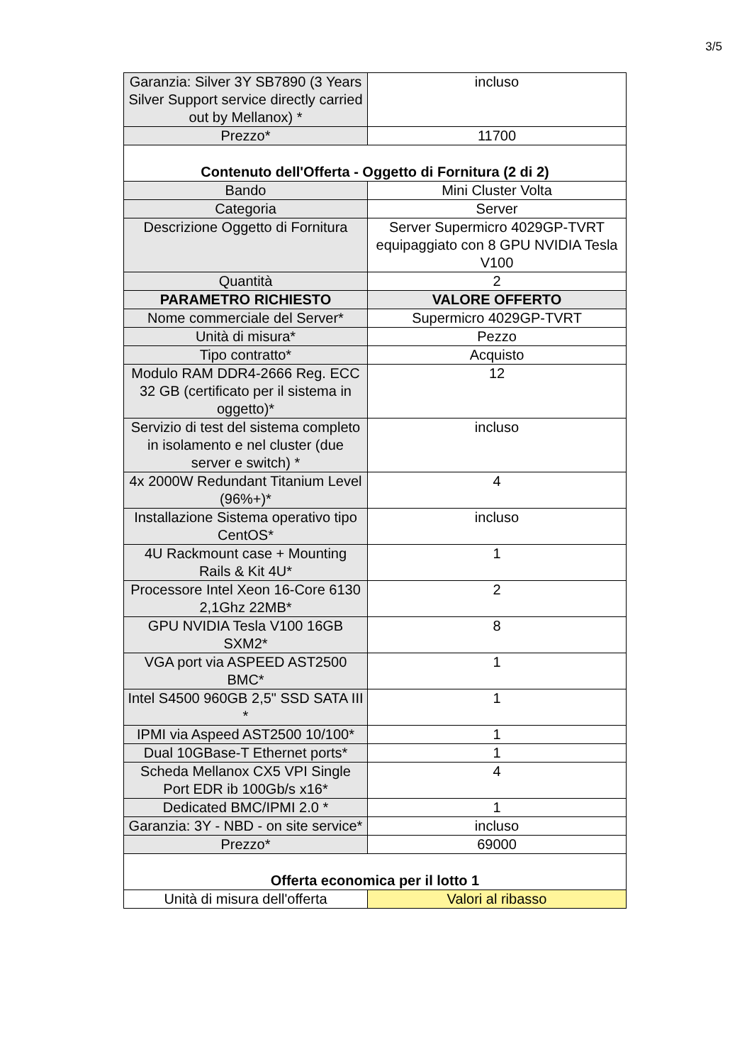3/5
| Garanzia: Silver 3Y SB7890 (3 Years Silver Support service directly carried out by Mellanox) * | incluso |
| Prezzo* | 11700 |
| Contenuto dell'Offerta - Oggetto di Fornitura (2 di 2) | |
| Bando | Mini Cluster Volta |
| Categoria | Server |
| Descrizione Oggetto di Fornitura | Server Supermicro 4029GP-TVRT equipaggiato con 8 GPU NVIDIA Tesla V100 |
| Quantità | 2 |
| PARAMETRO RICHIESTO | VALORE OFFERTO |
| Nome commerciale del Server* | Supermicro 4029GP-TVRT |
| Unità di misura* | Pezzo |
| Tipo contratto* | Acquisto |
| Modulo RAM DDR4-2666 Reg. ECC 32 GB (certificato per il sistema in oggetto)* | 12 |
| Servizio di test del sistema completo in isolamento e nel cluster (due server e switch) * | incluso |
| 4x 2000W Redundant Titanium Level (96%+)* | 4 |
| Installazione Sistema operativo tipo CentOS* | incluso |
| 4U Rackmount case + Mounting Rails & Kit 4U* | 1 |
| Processore Intel Xeon 16-Core 6130 2,1Ghz 22MB* | 2 |
| GPU NVIDIA Tesla V100 16GB SXM2* | 8 |
| VGA port via ASPEED AST2500 BMC* | 1 |
| Intel S4500 960GB 2,5" SSD SATA III * | 1 |
| IPMI via Aspeed AST2500 10/100* | 1 |
| Dual 10GBase-T Ethernet ports* | 1 |
| Scheda Mellanox CX5 VPI Single Port EDR ib 100Gb/s x16* | 4 |
| Dedicated BMC/IPMI 2.0 * | 1 |
| Garanzia: 3Y - NBD - on site service* | incluso |
| Prezzo* | 69000 |
| Offerta economica per il lotto 1 | |
| Unità di misura dell'offerta | Valori al ribasso |